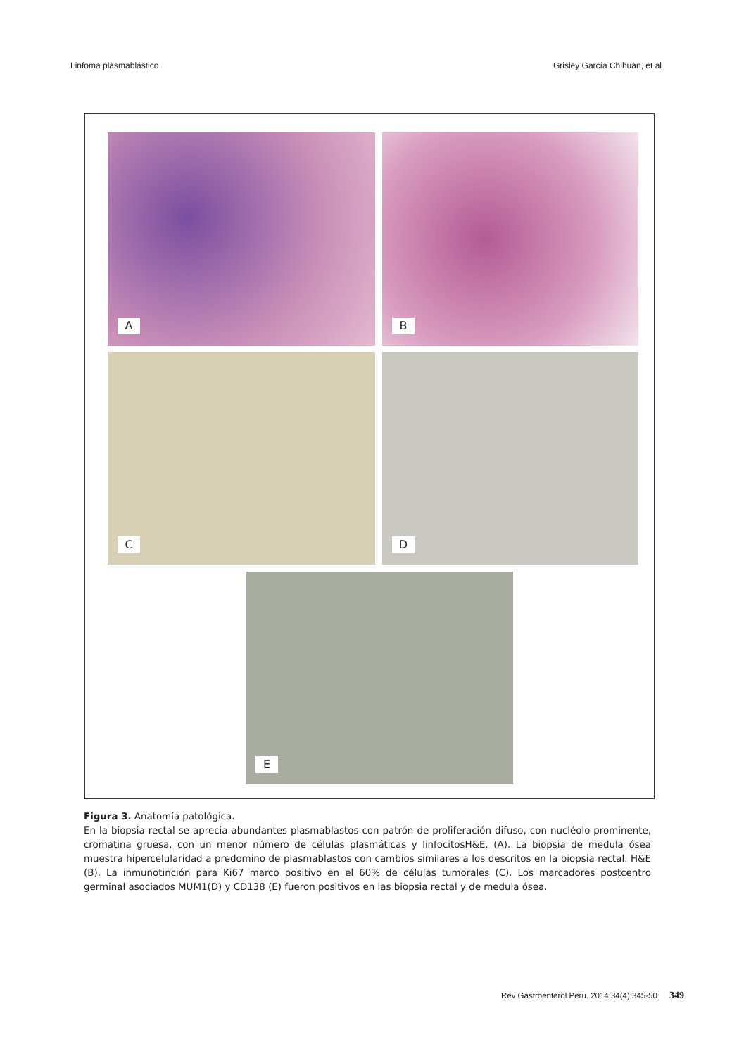Linfoma plasmablástico Grisley García Chihuan, et al
A B
C D
E
Figura 3. Anatomía patológica.
En la biopsia rectal se aprecia abundantes plasmablastos con patrón de proliferación difuso, con nucléolo prominente, cromatina gruesa, con un menor número de células plasmáticas y linfocitosH&E. (A). La biopsia de medula ósea muestra hipercelularidad a predomino de plasmablastos con cambios similares a los descritos en la biopsia rectal. H&E (B). La inmunotinción para Ki67 marco positivo en el 60% de células tumorales (C). Los marcadores postcentro germinal asociados MUM1(D) y CD138 (E) fueron positivos en las biopsia rectal y de medula ósea.
Rev Gastroenterol Peru. 2014;34(4):345-50 349